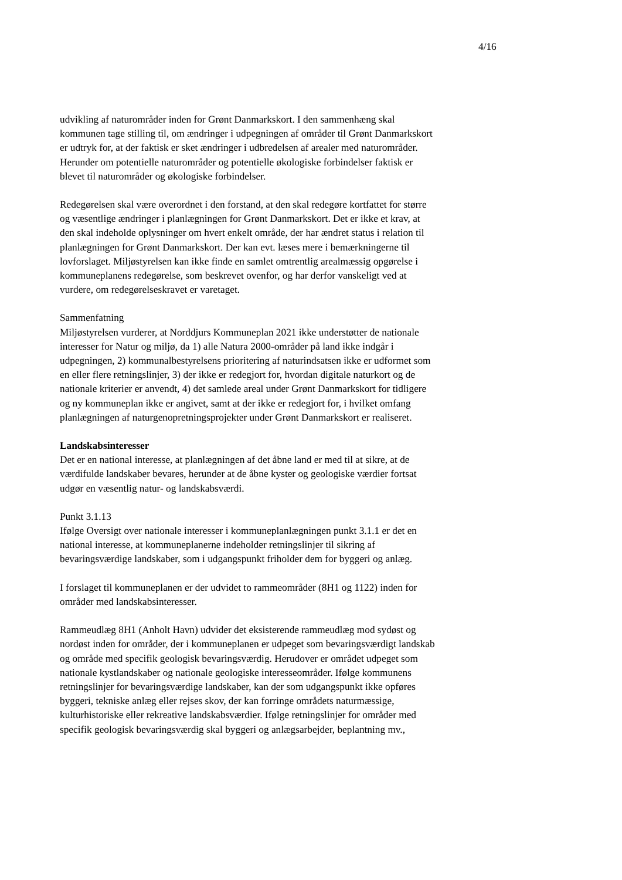4/16
udvikling af naturområder inden for Grønt Danmarkskort. I den sammenhæng skal kommunen tage stilling til, om ændringer i udpegningen af områder til Grønt Danmarkskort er udtryk for, at der faktisk er sket ændringer i udbredelsen af arealer med naturområder. Herunder om potentielle naturområder og potentielle økologiske forbindelser faktisk er blevet til naturområder og økologiske forbindelser.
Redegørelsen skal være overordnet i den forstand, at den skal redegøre kortfattet for større og væsentlige ændringer i planlægningen for Grønt Danmarkskort. Det er ikke et krav, at den skal indeholde oplysninger om hvert enkelt område, der har ændret status i relation til planlægningen for Grønt Danmarkskort. Der kan evt. læses mere i bemærkningerne til lovforslaget. Miljøstyrelsen kan ikke finde en samlet omtrentlig arealmæssig opgørelse i kommuneplanens redegørelse, som beskrevet ovenfor, og har derfor vanskeligt ved at vurdere, om redegørelseskravet er varetaget.
Sammenfatning
Miljøstyrelsen vurderer, at Norddjurs Kommuneplan 2021 ikke understøtter de nationale interesser for Natur og miljø, da 1) alle Natura 2000-områder på land ikke indgår i udpegningen, 2) kommunalbestyrelsens prioritering af naturindsatsen ikke er udformet som en eller flere retningslinjer, 3) der ikke er redegjort for, hvordan digitale naturkort og de nationale kriterier er anvendt, 4) det samlede areal under Grønt Danmarkskort for tidligere og ny kommuneplan ikke er angivet, samt at der ikke er redegjort for, i hvilket omfang planlægningen af naturgenopretningsprojekter under Grønt Danmarkskort er realiseret.
Landskabsinteresser
Det er en national interesse, at planlægningen af det åbne land er med til at sikre, at de værdifulde landskaber bevares, herunder at de åbne kyster og geologiske værdier fortsat udgør en væsentlig natur- og landskabsværdi.
Punkt 3.1.13
Ifølge Oversigt over nationale interesser i kommuneplanlægningen punkt 3.1.1 er det en national interesse, at kommuneplanerne indeholder retningslinjer til sikring af bevaringsværdige landskaber, som i udgangspunkt friholder dem for byggeri og anlæg.
I forslaget til kommuneplanen er der udvidet to rammeområder (8H1 og 1122) inden for områder med landskabsinteresser.
Rammeudlæg 8H1 (Anholt Havn) udvider det eksisterende rammeudlæg mod sydøst og nordøst inden for områder, der i kommuneplanen er udpeget som bevaringsværdigt landskab og område med specifik geologisk bevaringsværdig. Herudover er området udpeget som nationale kystlandskaber og nationale geologiske interesseområder. Ifølge kommunens retningslinjer for bevaringsværdige landskaber, kan der som udgangspunkt ikke opføres byggeri, tekniske anlæg eller rejses skov, der kan forringe områdets naturmæssige, kulturhistoriske eller rekreative landskabsværdier. Ifølge retningslinjer for områder med specifik geologisk bevaringsværdig skal byggeri og anlægsarbejder, beplantning mv.,